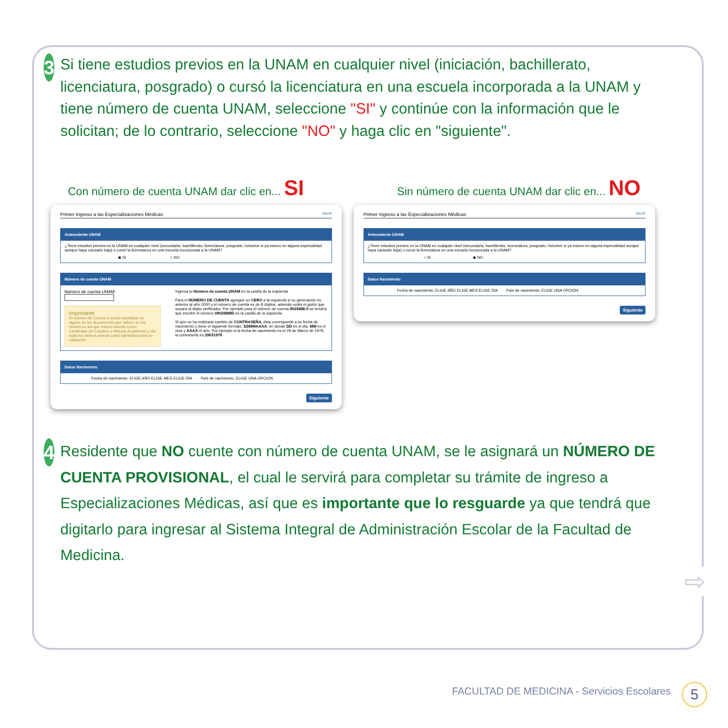3
Si tiene estudios previos en la UNAM en cualquier nivel (iniciación, bachillerato, licenciatura, posgrado) o cursó la licenciatura en una escuela incorporada a la UNAM y tiene número de cuenta UNAM, seleccione "SI" y continúe con la información que le solicitan; de lo contrario, seleccione "NO" y haga clic en "siguiente".
Con número de cuenta UNAM dar clic en... SI Sin número de cuenta UNAM dar clic en... NO
Primer Ingreso a las Especializaciones Médicas SALIR
Antecedente UNAM
¿Tiene estudios previos en la UNAM en cualquier nivel (secundaria, bachillerato, licenciatura, posgrado, inclusive si ya estuvo en alguna especialidad aunque haya causado baja) o cursó la licenciatura en una escuela incorporada a la UNAM?
◉ SI ○ NO
Número de cuenta UNAM
Número de cuenta UNAM:
Importante
El número de Cuenta lo podrá identificar en alguno de los documentos que obtuvo en los niveles en los que estuvo inscrito como: Certificado de Estudios o Historia Académica y del cuál nos deberá anexar copia fotostática para su validación.
Ingresa tu Número de cuenta UNAM en la casilla de la izquierda.
Para el NÚMERO DE CUENTA agregue un CERO a la izquierda si su generación es anterior al año 2000 y el número de cuenta es de 8 dígitos, además omita el guión que separa al dígito verificador. Por ejemplo para el número de cuenta 9025888-5 se tendría que escribir el número 090258885 en la casilla de la izquierda
Si aún no ha realizado cambio de CONTRASEÑA, ésta corresponde a su fecha de nacimiento y tiene el siguiente formato: DDMMAAAA; en donde DD es el día, MM es el mes y AAAA el año. Por ejemplo si la fecha de nacimiento es el 29 de Marzo de 1979, la contraseña es 29031979
Datos Nacimiento
Fecha de nacimiento: ELIGE AÑO ELIGE MES ELIGE DÍA País de nacimiento: ELIGE UNA OPCION
Siguiente
Primer Ingreso a las Especializaciones Médicas SALIR
Antecedente UNAM
¿Tiene estudios previos en la UNAM en cualquier nivel (secundaria, bachillerato, licenciatura, posgrado, inclusive si ya estuvo en alguna especialidad aunque haya causado baja) o cursó la licenciatura en una escuela incorporada a la UNAM?
○ SI ◉ NO
Datos Nacimiento
Fecha de nacimiento: ELIGE AÑO ELIGE MES ELIGE DÍA País de nacimiento: ELIGE UNA OPCION
Siguiente
4
Residente que NO cuente con número de cuenta UNAM, se le asignará un NÚMERO DE CUENTA PROVISIONAL, el cual le servirá para completar su trámite de ingreso a Especializaciones Médicas, así que es importante que lo resguarde ya que tendrá que digitarlo para ingresar al Sistema Integral de Administración Escolar de la Facultad de Medicina.
⇨
FACULTAD DE MEDICINA - Servicios Escolares
5